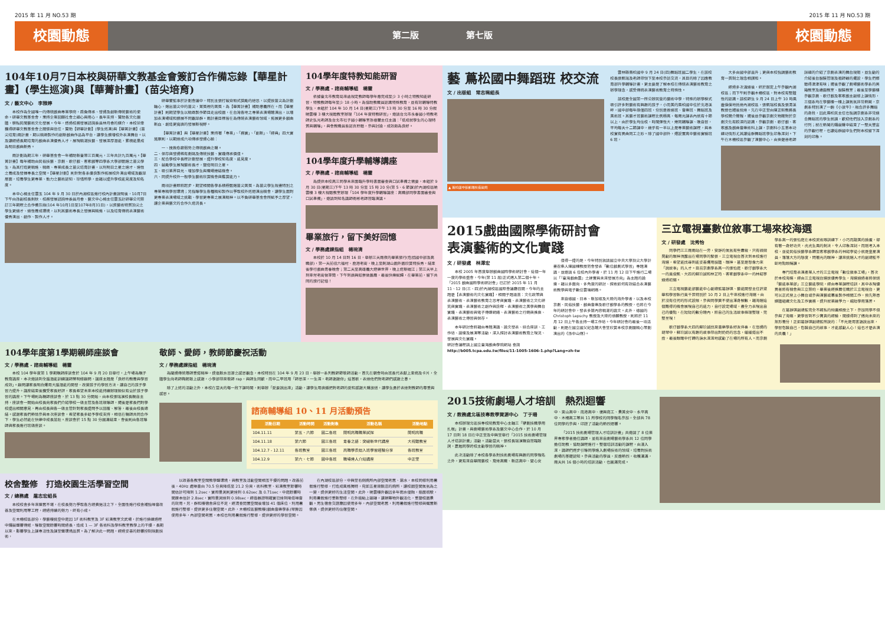2015 年 11 月 NO.53 期 2015 年 11 月 NO.53 期
校園動態
第二版 第七版
校園動態
104年10月7日本校與研華文教基金會簽訂合作備忘錄【華星計畫】(學生巡演)與【華菁計畫】(苗尖培育)
文 / 藝文中心　李雅婷
本校作為全國唯一的傳統戲曲專業學府，肩負傳承、發揚及創新傳統藝術的使命。研華文教基金會，秉持企業回饋社會之細心與用心，長年支持、贊助各文化團體，耕耘民間藝術文化發展。今年，透過校務發展諮詢委員林月香的媒介，本校榮幸獲得研華文教基金會之關懷與信任，贊助【研華計劃】(學生巡演)與【華菁計畫】(苗尖培育)兩計畫，期以精緻製作的創新戲曲作品為平台，讓學生擴增校外表演舞台。以及讓經過長期培育的戲曲表演優秀人才，展現精湛技藝、發展深厚潛能，累積能量成為明日戲曲新秀。
兩計劃為期三年，研華基金會一年補助新臺幣三百萬元，三年共計九百萬元。【華菁計畫】每年補助由民俗技藝、京劇、歌仔戲、客家戲等四學系大學部甄選之苗尖學生，為其打造更精進、精緻、專業成長之苗尖培育計畫，以利明日之星之適才、適性之養成及發揮專長之空間。【華星計劃】則針對各系優良製作拓展校外演出場域及觀眾層面，培養學生更專業、勤力之藝術認知、珍惜所學，並藉以提升學校能見度及知名度。
本中心楊主任雲玉 104 年 9 月 30 日於內湖校區進行校內計畫說明後，10月7日下午由孫副校長劍秋、校務發展諮詢林委員月香、藝文中心楊主任雲玉赴研華公司簽訂三年期程之合作備忘錄(104 年10月1日至107年8月31日)，以資藝術特質頂尖之學生更適才、適性養成環境，以利其藝術專長之發揮與精進，以及培育傳統表演藝術優秀演出、創作、製作人才。
研華董監事於計劃會議中，特別主張打破齊頭式獎勵的迷思，以提拔苗尖為計劃軸心，選出苗尖中的苗尖，菁英裡的菁英，為【華菁計畫】補助意義所在。而【華星計畫】則期望學生以精緻製作節目走出校園，在台灣各地之專業表演場館演出，以增加表演場域和擴展不同觀眾群。兩計畫目標皆在為傳統表演藝術領域，拓展更多戲曲新血、創造更寬廣的發展新視野。
【華菁計畫】與【華星計畫】秉持著「專業」、「務實」、「創新」、「經典」四大實施原則，以期達成六項傳承發揚心願：
一、挽救愈趨弱勢之傳統戲曲之聲。
二、保存與發揚稀有劇碼及傳統技藝、實踐傳承價值。
三、配合學校中長程計劃發展，提升學校知名度、能見度。
四、鼓勵學生展現藝術長才，塑造明日之星。
五、吸引業界目光、增加學生與職場連結機會。
六、同提升校外一般學生藝術欣賞機會與鑑賞能力。
兩項計畫即將起步，期望相關各學系積極甄選苗尖菁英，為苗尖學生規畫特別之專業專精學習環境；另指導學生各種精彩製作以爭取校外巡迴演出機會，讓學生面對更專業表演場域之挑戰、學習更專業之展演精神。以不負研華基金會所賦予之厚望，讓企業與藝文的合作久遠流長。
104學年度特教知能研習
文 / 學務處 - 諮商輔導組　楊靈
依據臺北市教育局來函規定教師每學年應完成至少 3 小時之特教知能研習，特教教師每年至少 18 小時。為協助教職員認識特殊教育，並有效輔導特教學生，本組於 104 年 10 月 14 日(星期三)下午 13 時 30 分至 16 時 30 分假曉雲樓 3 樓大視聽教室辦理「104 年度特教研習」，邀請台北市永春國小特教老師史弘光老師及台北市社子國小輔導室孫德蘭主任主講：「低成就學生的心理特質與輔導」，與會教職員皆認真聆聽，參與討論，成效頗為良好。
104學年度升學輔導講座
文 / 學務處 - 諮商輔導組　楊靈
為提供本校高三同學未來面臨升學時書面審查與口試準備之需要，本組於 9 月 30 日(星期三)下午 13 時 30 分至 15 時 20 分(第 5、6 節課)於內湖校區曉雲樓 3 樓大視聽教室辦理「104 學年度升學輔導講座：高職部同學書面審查與口試準備」，邀請到知名講師衛彬老師蒞臨演講。
畢業旅行，留下美好回憶
文 / 學務處課指組　楊琬清
本校於 10 月 14 日到 16 日，舉辦三天兩夜的畢業旅行(包括國中部及高職部)，第一天前往六福村、鹿港老街，晚上至劍湖山園外園欣賞特技秀，結束後學行戲曲青春晚會；第二天至高雄義大遊樂世界，晚上逛新崛江；第三天早上到車埕老街做筆筒，下午到廣興紙寮做團扇，最後快樂賦歸，在畢業前，留下共同的旅行記憶！
104學年度第1學期親師座談會
文 / 學務處 - 諮商輔導組　楊靈
本校 104 學年度第 1 學期親師座談會於 104 年 9 月 20 日舉行，上午場為親子教育講座，本次邀請到全腦潛能訓練講師葉明修顧問，講座主題是「良好的教養與學習成效」。顧問讓家長明白運用大腦潛能的開發，改變孩子的學習方法，讓自己的孩子學習力提升。講座結束後獲受家長好評，家長希望未來本校能持續辦理類似有益於孩子學習的講座。下午場則為親師座談會，於 13 點 30 分開始，由本校張瑞濱校長親自主持，座談會一開始由校長向家長們介紹學校一級主管及各班級導師，隨後是家長們對學校提出相關意見，再由校長與各一級主管針對家長提問予以回覆、解答，最後由校長總結。感謝家長們熱情參與本次座談會，希望家長多給予學校支持，相信在親師共同合作下，學生必然能在快樂中成長茁壯。座談會於 15 點 30 分圓滿結束，會後則由各班導師與家長進行班級座談。
敬師、愛師，教師節慶祝活動
文 / 學務處課指組　楊琬清
為闡揚傳統尊師重道精神，提倡飲水思源之感恩觀念，本校特別在 104 年 9 月 23 日，舉辦一系列教師節敬師活動，首先在朝會時由班長代表獻上束脩及卡片，全體學生向老師鞠躬致上感謝，小學部帶來敬師 rap，與師生同歡，而中二甲班用「師恩深，一生深，老師謝謝你」這首歌，表達他們對老師們感謝之意。
除了上述的活動之外，本校在當天的每一段下課時間，則舉辦「愛要說出來」活動，讓學生用廣播把對老師的愛和感謝大聲放送，讓學生勇於表達對教師的尊重與感恩。
諮商輔導組 10、11 月活動預告
| 活動日期 | 活動時間 | 活動對象 | 活動名稱 | 活動地點 |
| --- | --- | --- | --- | --- |
| 104.11.11 | 第五、六節 | 國二各班 | 開明高職職業試探 | 開明高職 |
| 104.11.18 | 第六節 | 國三各班 | 青春之語：突破新世代講座 | 大視聽教室 |
| 104.12.7 - 12.11 | 各班教室 | 國三各班 | 高職學長姐入班學習經驗分享 | 各班教室 |
| 104.12.9 | 第六、七節 | 國中各班 | 職場達人介紹講座 | 中正堂 |
校舍整修　打造校園生活學習空間
文 / 總務處　扈志宏組長
本校校舍多年來陳舊不堪，在校長努力爭取各方經費挹注之下，全面性進行校舍補強噪音改善及空間利用等工程，經過持續的努力，終有小成。
在木柵校區部分，學藝樓挑空中庭因 1F 術科教室及 3F 彩演教室文武場，於進行排練過程中鑼鼓聲響傳遞，導致空間餘響時間過長，造成 1 — 3F 各術科及學科教室教學上的干擾，長期以來，影響學生上課專注性及課堂聲環境品質。為了解決此一問題，經過妥善的餘響控制規劃技術，
以改善各教室空間教學聲環境，與教室及活動空間相互干擾的問題。改善前後，40Hz 處噪音由 70.5 分貝降低至 21.2 分貝，術科教室、彩演教室餘響時間估計可降到 1.2sec，實際量測則更達到 0.62sec 及 0.71sec，中庭餘響時間原本估計 2.8sec，實際量測達到 0.98sec，經儀器證明確實已達到降低噪音的效用。另，群和樓宿舍床位不足，經清查閒置空間後增加 41 個床位，利用暑假進行整修，提供更多住宿空間。此外，木柵校區藝教樓(戲曲音樂學系)琴房因使用多年，內部空間老舊，本校也利用暑假進行整修，提供更好的學習空間。
在內湖校區部分，中興堂右側廁所內部空間老舊、漏水，本校同樣利用暑假進行整修，打造成風格獨特，宛如五星級飯店的廁所，讓校園空間氣氛為之一變，提供更好的生活空間。此外，曉雲樓外觀因多年雨水侵蝕，牆面斑駁，利用暑假進行重新整修，在外牆貼上磁磚，讓建築物外觀活化，重塑校園景觀。男生宿舍交誼廳因使用多年，內部空間老舊，利用暑假進行整修與購置新傢俱，提供更好的住宿空間。
藝 蔦松國中舞蹈班 校交流
文 / 出版組　常志珮組長
▲ 蔦松國中張凱瑞校長致詞
雲林縣蔦松國中 9 月 24 日(四)舞蹈班國二學生，在該校校長張凱瑞及老師帶領下至本校參訪交流，其目的除了因應教育部升學輔導計畫，更主要是了解本校在傳統表演藝術教育之辦學理念，感受傳統表演藝術教育之特殊性。
該校是全國第一所公辦民營的藝術中學，特殊的辦學模式吸引許多對藝術有興趣的孩子，小而美的蔦松國中位於北港溪畔，國中部每年級僅四班，分別是普通班、音樂班、舞蹈班及美術班。其藝才班藝術課程比例極高，每周光課表內就有十節以上，由於學生均住校，時間彈性大，連同輔導課、晚自習，平均每天十二節課中，幾乎有一半以上是專業藝術課程，與本校實有異曲同工之妙。除了國中部外，還設置高中藝術實驗班 6 班，
大多由國中部直升；更與本校強調藝術教育一貫制之理念相謀和。
經過多次溝通後，終於敲定上午參觀內湖校區；而下午則參觀木柵校區，對本校有整體性的認識。該校師生 9 月 24 日上午 10 時風塵僕僕地抵達內湖校區，張凱瑞校長及張清溪教授也隨後抵達，先在中正堂由陳正熙教務長學校簡介簡報，隨後並參觀京劇文物館對於京劇文化有較深的認識，參觀京劇、歌仔戲、客家戲及戲曲音樂術科上課，京劇科小五基本功練功情形尤其讓這群舞蹈班學生印象深刻。下午在木柵校區參觀了演藝中心，由吳健普老師詳細的介紹了京劇表演的舞台規矩，並生動的介紹後台服裝管理及祖師爺的擺設，學生們都聽得津津有味；隨後參觀了劇場藝術學系的黑箱教室及繪圖教室、服裝教室；最後至學藝樓參觀京劇、歌仔戲及客家戲主副修上課情形，三個系均在學藝樓一樓上課氣氛非常熱鬧，京劇系特別演了一齣《小放牛》，融合許多舞蹈的身段，因此蔦松民主任也強調京劇系非常適合舞蹈班的學生就讀，歡迎他們加入京劇系的行列；就在熱鬧的鑼鼓聲中結束了一整天豐富的參觀行程，也讓這群國中生們對本校留下深刻的印象。
2015戲曲國際學術研討會
表演藝術的文化實踐
文 / 研發處　林澤宏
本校 2005 年首度舉辦戲曲國際學術研討會，這個一年一度的學術盛會，今年(第 11 屆)正式邁入第二個十年。「2015 戲曲國際學術研討會」已訂於 2015 年 11 月 11、12 日(三、四)於內湖校區國際會議廳召開，今年的主題是【表演藝術的文化實踐】，相關子題涵蓋：文化政策與表演藝術、表演藝術教育之思考與實踐、表演藝術之文化研究與實踐、表演藝術之創作與詮釋、表演藝術之美學與舞台實踐、表演藝術與電子傳媒網絡、表演藝術之行銷與推廣、表演藝術之傳習與保存。
本年研討會將藉由專題演講、論文發表、綜合座談、工作坊、論壇及展演等活動，深入探討表演藝術教育之現況、發展與文化實踐。
值得一提的是，今年特別敦請國立中央大學頂尖大學計畫召集人陳國棟教授蒞會發表「數位戲劇式學習」專題演講，並邀請 6 位校內外學者，於 11 月 12 日下午進行二場以「『臺灣戲曲雲』之建置與未來發展方向」為主題的論壇，藉以多面向、多角度的研討、探索如何有效結合表演藝術教學與電子數位雲端網路。
來自德國、日本、新加坡及大陸的海外學者，以及本校京劇、民俗技藝、戲曲音樂及歌仔戲學系的教授，也將在今年的研討會中，發表多篇內容精湛的論文。此外，德國的 Christoph Lepschy 教授及大陸的徐麟教授，則將於 11 月 12 日上午各主持一場工作坊。今年研討會的最後一項活動，則是在國立國父紀念館大會堂欣賞本校京劇團精心策劃演出的《孫中山傳》。
研討會議程請上國立臺灣戲曲學院網站 查詢
http://b005.tcpa.edu.tw/files/11-1005-1606-1.php?Lang=zh-tw
三立電視臺數位敘事工場來校海選
文 / 研發處　沈秀怡
同學們三三兩兩站在一旁，安靜的氣氛有些肅殺，只有微微晃動的眼神洩露出在場同學的緊張，三立電視台首次到本校進行海選，希望能找尋到能妥善運用肢體、眼神，甚至是想像力來「說故事」的人才。目前京劇學系高一的張怡庭、歌仔戲學系大一的黃俊凱、大四的蘇玠誠和林芷筠、客家戲學系中一的林紹寧通過初選。
三立電視藝能部藝能中心副總監葛靜琪、藝能開發主任許黛華和學習執行黃千芸特別於 10 月 2 日上午來校進行海選。由於沒有任何的形式設限，參與同學莫不使出渾身解數，藉海選這個難得的機會展現自己的能力，自行設定場域，盡全力表現出自己的優點，在短短的數分鐘內，將自己的生活故事條理整理、完整呈現！
歌仔戲學系大四的蘇玠誠找來音樂學系好友伴奏，在悠揚的胡琴中，蘇玠誠以有趣的故事帶出對奶奶的思念，緩緩道出不捨，最後眼眶中打轉的淚水深深地感動了在場的所有人。而京劇學系高一的張怡庭在本校武術隊訓練下，小巧而甜美的臉蛋，卻有著一身好功夫，虎虎生風的劍法，令人印象深刻。而剛考入本校，並從民俗技藝學系轉至客家戲學系的林紹寧從小就是童星演員，落落大方的態度，閃著光的眼神，讓來挑選人才的副總監不斷地點頭稱讚。
專門培育表演產業人才的三立電視「數位敘事工場」，首次於本校海選，經由三立電視台選拔優秀學生，海選通過者將保送「藝能事業部」三立藝能學院，經由專業課程培訓，其中表現優異者將有機會與三立簽約，畢業後經推薦任職於三立電視台，更可以正式登上小舞台或參與演藝或幕後製作相關工作，預先熟悉媒體組織文化及工作實務，提升就業競爭力，縮短學用落差。
在葛靜琪副總監完全不藏私的傾囊相授之下，參加同學不但參與了海選，更學習到不少寶貴的經驗，間接得到了邁向未來的無形養分！正如葛靜琪副總監所說的：「不光是用言語說出來，學習包裝自己，包裝自己的故事，才能感動人心！這也才是表演的真義！」
2015技術劇場人才培訓　熱烈迴響
文 / 教務處北區技專教學資源中心　丁于珊
本校辦理北區技專校院教育中心主軸三「擘劃技職學用扎根」計畫，與劇場藝術學系及藝文中心合作，於 10 月 17 日到 18 日在中正堂及中興堂舉行「2015 技術劇場管理人才培訓計畫」活動。活動當天，張校長瑞濱親自蒞臨致詞，嘉勉同學跨校主動學習的精神。
此次活動除了本校各學系對技術劇場有興趣的同學報名之外，更有來自華岡藝校、育達高職、新店高中、聖心女中、東山高中、南港高中、復興商工、景美女中、永平高中、木柵高工等共 11 所學校的同學報名參加，全部共 78 位同學的參與，印證了活動的熱烈迴響。
「2015 技術劇場管理人才培訓計畫」共邀請了 8 位業界專家學者擔任講師，並有來自劇場藝術學系共 12 位同學擔任助教，協助課程進行。整個培訓活動的課程，由淺入深，講師們逐步引導同學進入劇場技術的領域，培養對技術劇場的基礎認知。參與活動的學員，反應熱烈，收穫滿滿，兩天共 16 個小時的培訓活動，也圓滿完成。